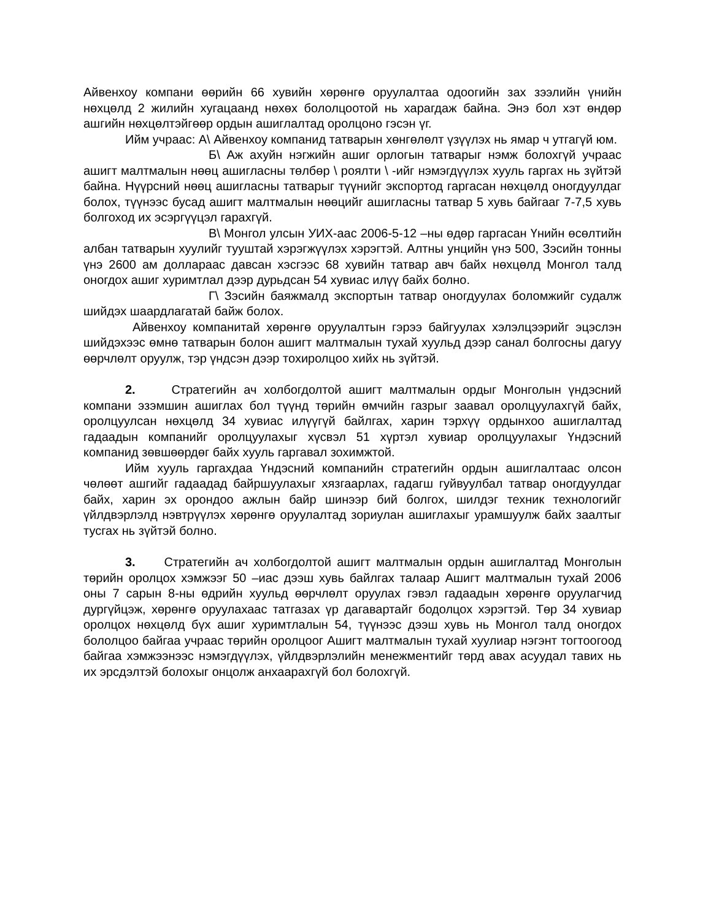Айвенхоу компани өөрийн 66 хувийн хөрөнгө оруулалтаа одоогийн зах зээлийн үнийн нөхцөлд 2 жилийн хугацаанд нөхөх бололцоотой нь харагдаж байна. Энэ бол хэт өндөр ашгийн нөхцөлтэйгөөр ордын ашиглалтад оролцоно гэсэн үг.
Ийм учраас: А\ Айвенхоу компанид татварын хөнгөлөлт үзүүлэх нь ямар ч утгагүй юм.
Б\ Аж ахуйн нэгжийн ашиг орлогын татварыг нэмж болохгүй учраас ашигт малтмалын нөөц ашигласны төлбөр \ роялти \ -ийг нэмэгдүүлэх хууль гаргах нь зүйтэй байна. Нүүрсний нөөц ашигласны татварыг түүнийг экспортод гаргасан нөхцөлд оногдуулдаг болох, түүнээс бусад ашигт малтмалын нөөцийг ашигласны татвар 5 хувь байгааг 7-7,5 хувь болгоход их эсэргүүцэл гарахгүй.
В\ Монгол улсын УИХ-аас 2006-5-12 –ны өдөр гаргасан Үнийн өсөлтийн албан татварын хуулийг тууштай хэрэгжүүлэх хэрэгтэй. Алтны унцийн үнэ 500, Зэсийн тонны үнэ 2600 ам доллараас давсан хэсгээс 68 хувийн татвар авч байх нөхцөлд Монгол талд оногдох ашиг хуримтлал дээр дурьдсан 54 хувиас илүү байх болно.
Г\ Зэсийн баяжмалд экспортын татвар оногдуулах боломжийг судалж шийдэх шаардлагатай байж болох.
Айвенхоу компанитай хөрөнгө оруулалтын гэрээ байгуулах хэлэлцээрийг эцэслэн шийдэхээс өмнө татварын болон ашигт малтмалын тухай хуульд дээр санал болгосны дагуу өөрчлөлт оруулж, тэр үндсэн дээр тохиролцоо хийх нь зүйтэй.
2. Стратегийн ач холбогдолтой ашигт малтмалын ордыг Монголын үндэсний компани эзэмшин ашиглах бол түүнд төрийн өмчийн газрыг заавал оролцуулахгүй байх, оролцуулсан нөхцөлд 34 хувиас илүүгүй байлгах, харин тэрхүү ордынхоо ашиглалтад гадаадын компанийг оролцуулахыг хүсвэл 51 хүртэл хувиар оролцуулахыг Үндэсний компанид зөвшөөрдөг байх хууль гаргавал зохимжтой.
Ийм хууль гаргахдаа Үндэсний компанийн стратегийн ордын ашиглалтаас олсон чөлөөт ашгийг гадаадад байршуулахыг хязгаарлах, гадагш гуйвуулбал татвар оногдуулдаг байх, харин эх орондоо ажлын байр шинээр бий болгох, шилдэг техник технологийг үйлдвэрлэлд нэвтрүүлэх хөрөнгө оруулалтад зориулан ашиглахыг урамшуулж байх заалтыг тусгах нь зүйтэй болно.
3. Стратегийн ач холбогдолтой ашигт малтмалын ордын ашиглалтад Монголын төрийн оролцох хэмжээг 50 –иас дээш хувь байлгах талаар Ашигт малтмалын тухай 2006 оны 7 сарын 8-ны өдрийн хуульд өөрчлөлт оруулах гэвэл гадаадын хөрөнгө оруулагчид дургүйцэж, хөрөнгө оруулахаас татгазах үр дагавартайг бодолцох хэрэгтэй. Төр 34 хувиар оролцох нөхцөлд бүх ашиг хуримтлалын 54, түүнээс дээш хувь нь Монгол талд оногдох бололцоо байгаа учраас төрийн оролцоог Ашигт малтмалын тухай хуулиар нэгэнт тогтоогоод байгаа хэмжээнээс нэмэгдүүлэх, үйлдвэрлэлийн менежментийг төрд авах асуудал тавих нь их эрсдэлтэй болохыг онцолж анхаарахгүй бол болохгүй.